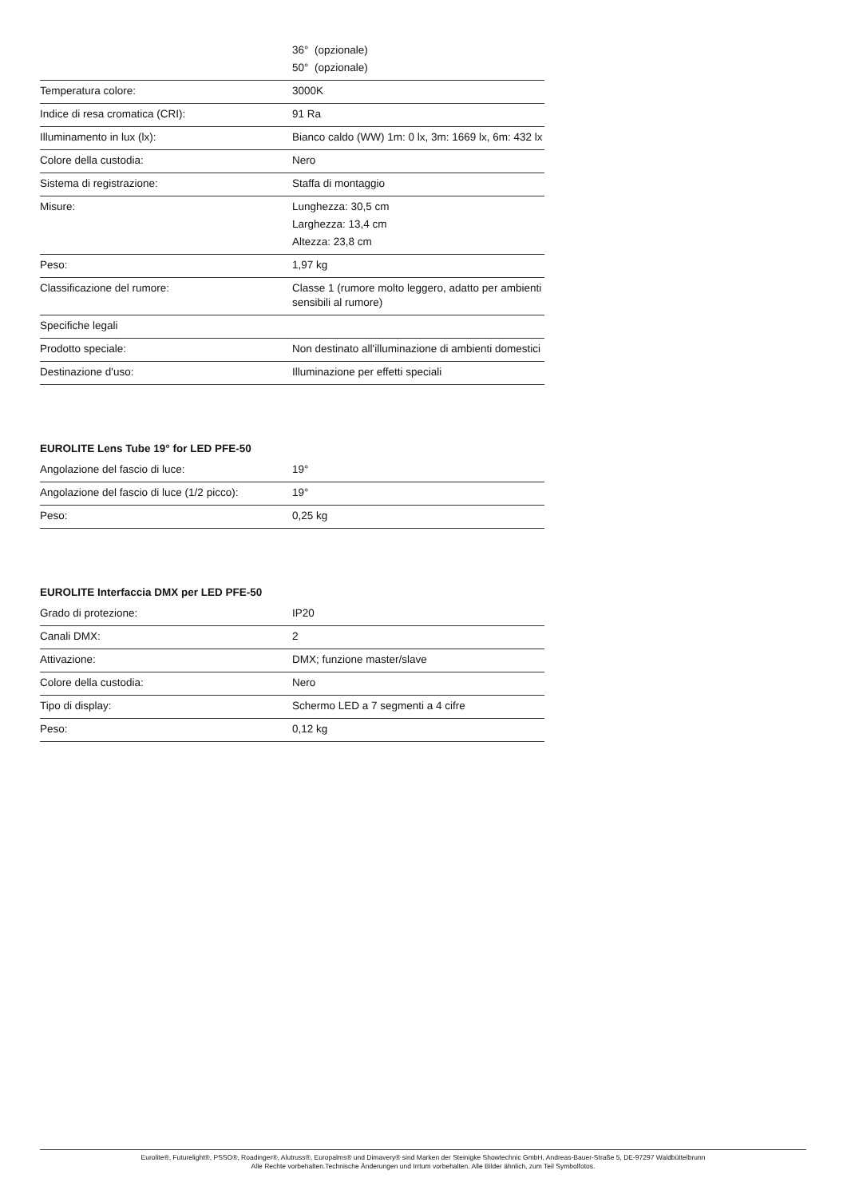| | 36° (opzionale) 50° (opzionale) |
| Temperatura colore: | 3000K |
| Indice di resa cromatica (CRI): | 91 Ra |
| Illuminamento in lux (lx): | Bianco caldo (WW) 1m: 0 lx, 3m: 1669 lx, 6m: 432 lx |
| Colore della custodia: | Nero |
| Sistema di registrazione: | Staffa di montaggio |
| Misure: | Lunghezza: 30,5 cm Larghezza: 13,4 cm Altezza: 23,8 cm |
| Peso: | 1,97 kg |
| Classificazione del rumore: | Classe 1 (rumore molto leggero, adatto per ambienti sensibili al rumore) |
| Specifiche legali | |
| Prodotto speciale: | Non destinato all'illuminazione di ambienti domestici |
| Destinazione d'uso: | Illuminazione per effetti speciali |
EUROLITE Lens Tube 19° for LED PFE-50
| Angolazione del fascio di luce: | 19° |
| Angolazione del fascio di luce (1/2 picco): | 19° |
| Peso: | 0,25 kg |
EUROLITE Interfaccia DMX per LED PFE-50
| Grado di protezione: | IP20 |
| Canali DMX: | 2 |
| Attivazione: | DMX; funzione master/slave |
| Colore della custodia: | Nero |
| Tipo di display: | Schermo LED a 7 segmenti a 4 cifre |
| Peso: | 0,12 kg |
Eurolite®, Futurelight®, PSSO®, Roadinger®, Alutruss®, Europalms® und Dimavery® sind Marken der Steinigke Showtechnic GmbH, Andreas-Bauer-Straße 5, DE-97297 Waldbüttelbrunn
Alle Rechte vorbehalten.Technische Änderungen und Irrtum vorbehalten. Alle Bilder ähnlich, zum Teil Symbolfotos.